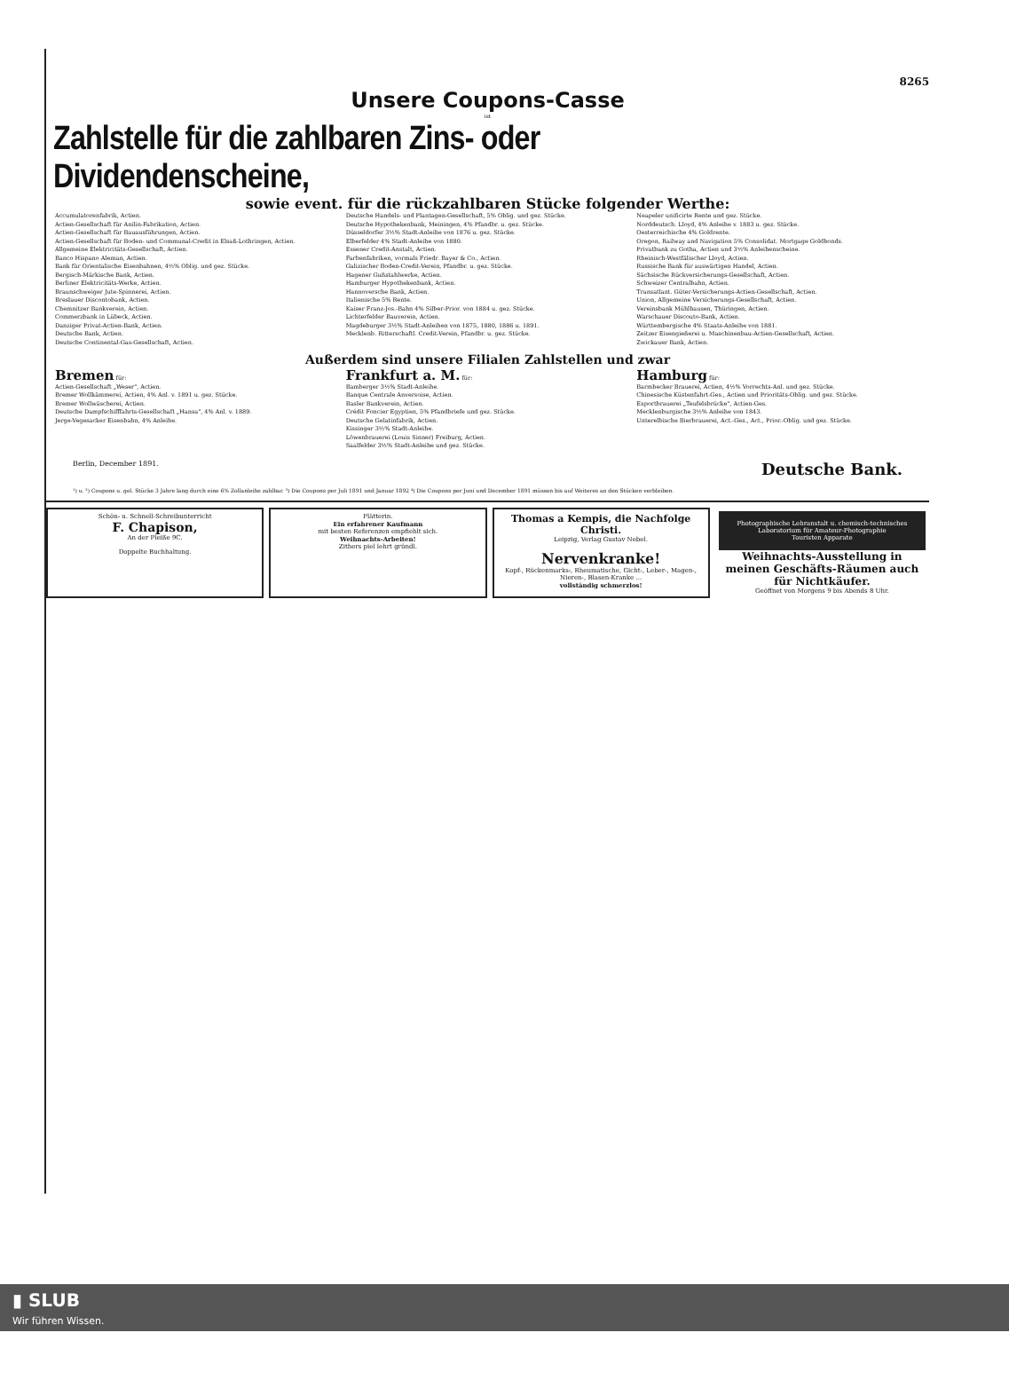8265
Unsere Coupons-Casse
ist
Zahlstelle für die zahlbaren Zins- oder Dividendenscheine,
sowie event. für die rückzahlbaren Stücke folgender Werthe:
Accumulatorenfabrik, Actien.
Actien-Gesellschaft für Anilin-Fabrikation, Actien.
Actien-Gesellschaft für Bauausführungen, Actien.
Actien-Gesellschaft für Boden- und Communal-Credit in Elsaß-Lothringen, Actien.
Allgemeine Elektricitäts-Gesellschaft, Actien.
Banco Hispano Aleman, Actien.
Bank für Orientalische Eisenbahnen, 4½% Oblig. und gez. Stücke.
Bergisch-Märkische Bank, Actien.
Berliner Elektricitäts-Werke, Actien.
Braunschweiger Jute-Spinnerei, Actien.
Breslauer Discontobank, Actien.
Chemnitzer Bankverein, Actien.
Commerzbank in Lübeck, Actien.
Danziger Privat-Actien-Bank, Actien.
Deutsche Bank, Actien.
Deutsche Continental-Gas-Gesellschaft, Actien.
Deutsche Handels- und Plantagen-Gesellschaft, 5% Oblig. und gez. Stücke.
Deutsche Hypothekenbank, Meiningen, 4% Pfandbr. u. gez. Stücke.
Düsseldorfer 3½% Stadt-Anleihe von 1876 u. gez. Stücke.
Elberfelder 4% Stadt-Anleihe von 1880.
Essener Credit-Anstalt, Actien.
Farbenfabriken, vormals Friedr. Bayer & Co., Actien.
Galizischer Boden-Credit-Verein, Pfandbr. u. gez. Stücke.
Hagener Gußstahlwerke, Actien.
Hamburger Hypothekenbank, Actien.
Hannoversche Bank, Actien.
Italienische 5% Rente.
Kaiser Franz-Jos.-Bahn 4% Silber-Prior. von 1884 u. gez. Stücke.
Lichterfelder Bauverein, Actien.
Magdeburger 3½% Stadt-Anleihen von 1875, 1880, 1886 u. 1891.
Mecklenb. Ritterschaftl. Credit-Verein, Pfandbr. u. gez. Stücke.
Neapeler unificirte Rente und gez. Stücke.
Norddeutsch. Lloyd, 4% Anleihe v. 1883 u. gez. Stücke.
Oesterreichische 4% Goldrente.
Oregon, Railway and Navigation 5% Consolidat. Mortgage Goldbonds.
Privatbank zu Gotha, Actien und 3½% Anleihenscheine.
Rheinisch-Westfälischer Lloyd, Actien.
Russische Bank für auswärtigen Handel, Actien.
Sächsische Rückversicherungs-Gesellschaft, Actien.
Schweizer Centralbahn, Actien.
Transatlant. Güter-Versicherungs-Actien-Gesellschaft, Actien.
Union, Allgemeine Versicherungs-Gesellschaft, Actien.
Vereinsbank Mühlhausen, Thüringen, Actien.
Warschauer Discouto-Bank, Actien.
Württembergische 4% Staats-Anleihe von 1881.
Zeitzer Eisengießerei u. Maschinenbau-Actien-Gesellschaft, Actien.
Zwickauer Bank, Actien.
Außerdem sind unsere Filialen Zahlstellen und zwar
Bremen für:
Actien-Gesellschaft „Weser", Actien.
Bremer Wollkämmerei, Actien, 4% Anl. v. 1891 u. gez. Stücke.
Bremer Wollwäscherei, Actien.
Deutsche Dampfschifffahrts-Gesellschaft „Hansa", 4% Anl. v. 1889.
Jerge-Vegesacker Eisenbahn, 4% Anleihe.
Frankfurt a. M. für:
Bamberger 3½% Stadt-Anleihe.
Banque Centrale Anversoise, Actien.
Basler Bankverein, Actien.
Crédit Foncier Egyptien, 5% Pfandbriefe und gez. Stücke.
Deutsche Gelatinfabrik, Actien.
Kissinger 3½% Stadt-Anleihe.
Löwenbrauerei (Louis Sinner) Freiburg, Actien.
Saalfelder 3½% Stadt-Anleihe und gez. Stücke.
Hamburg für:
Barmbecker Brauerei, Actien, 4½% Vorrechts-Anl. und gez. Stücke.
Chinesische Küstenfahrt-Ges., Actien und Prioritäts-Oblig. und gez. Stücke.
Exportbrauerei „Teufelsbrücke", Actien-Ges.
Mecklenburgische 3½% Anleihe von 1843.
Unterelbische Bierbrauerei, Act.-Ges., Act., Prior.-Oblig. und gez. Stücke.
Berlin, December 1891. Deutsche Bank.
¹) u. ²) Coupons u. gel. Stücke 3 Jahre lang durch eine 6% Zollanleihe zahlbar. ³) Die Coupons per Juli 1891 und Januar 1892 ⁴) Die Coupons per Juni und December 1891 müssen bis auf Weiteres an den Stücken verbleiben.
Schön- u. Schnell-Schreibunterricht
F. Chapison,
An der Pleiße 9C.
Doppelte Buchhaltung.
Plätterin.
Ein erfahrener Kaufmann
mit besten Referenzen empfiehlt sich.
Weihnachts-Arbeiten!
Zithers piel lehrt gründl.
Thomas a Kempis, die Nachfolge Christi.
Leipzig, Verlag Gustav Nebel.
Nervenkranke!
Kopf-, Rückenmarks-, Rheumatische, Gicht-, Leber-, Magen-, Nieren-, Blasen-Kranke ...
vollständig schmerzlos!
Photographische Lehranstalt u. chemisch-technisches Laboratorium für Amateur-Photographie
Touristen Apparate
Weihnachts-Ausstellung in meinen Geschäfts-Räumen auch für Nichtkäufer.
Geöffnet von Morgens 9 bis Abends 8 Uhr.
▮ SLUB
Wir führen Wissen.